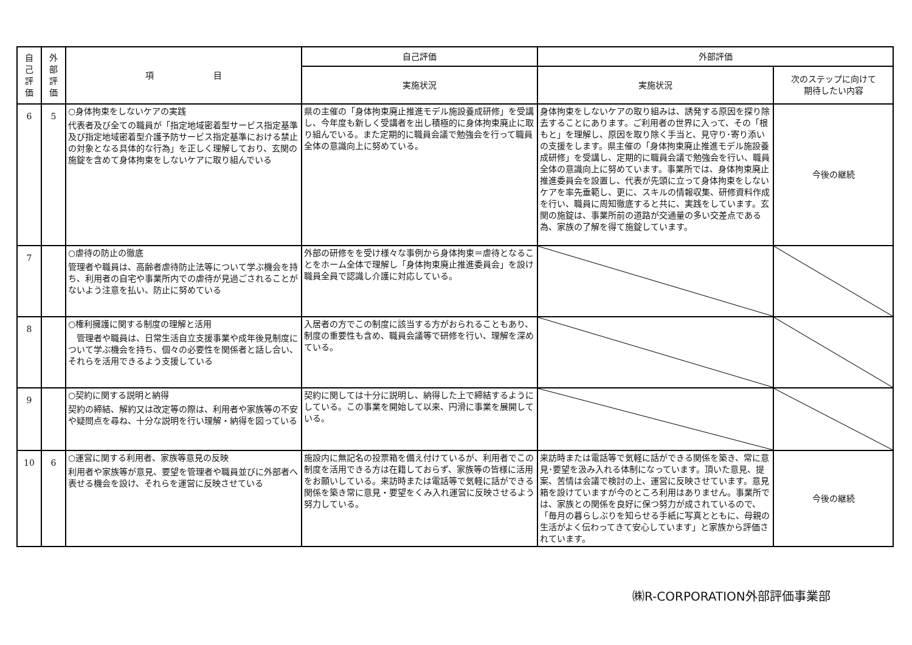| 自 己 評 価 | 外 部 評 価 | 項 目 | 自己評価 | 外部評価 | |
| --- | --- | --- | --- | --- | --- |
| | | | 実施状況 | 実施状況 | 次のステップに向けて 期待したい内容 |
| 6 | 5 | ○身体拘束をしないケアの実践 代表者及び全ての職員が「指定地域密着型サービス指定基準及び指定地域密着型介護予防サービス指定基準における禁止の対象となる具体的な行為」を正しく理解しており、玄関の施錠を含めて身体拘束をしないケアに取り組んでいる | 県の主催の「身体拘束廃止推進モデル施設養成研修」を受講し、今年度も新しく受講者を出し積極的に身体拘束廃止に取り組んでいる。また定期的に職員会議で勉強会を行って職員全体の意識向上に努めている。 | 身体拘束をしないケアの取り組みは、誘発する原因を探り除去することにあります。ご利用者の世界に入って、その「根もと」を理解し、原因を取り除く手当と、見守り･寄り添いの支援をします。県主催の「身体拘束廃止推進モデル施設養成研修」を受講し、定期的に職員会議で勉強会を行い、職員全体の意識向上に努めています。事業所では、身体拘束廃止推進委員会を設置し、代表が先頭に立って身体拘束をしないケアを率先垂範し、更に、スキルの情報収集、研修資料作成を行い、職員に周知徹底すると共に、実践をしています。玄関の施錠は、事業所前の道路が交通量の多い交差点である為、家族の了解を得て施錠しています。 | 今後の継続 |
| 7 | | ○虐待の防止の徹底 管理者や職員は、高齢者虐待防止法等について学ぶ機会を持ち、利用者の自宅や事業所内での虐待が見過ごされることがないよう注意を払い、防止に努めている | 外部の研修をを受け様々な事例から身体拘束＝虐待となることをホーム全体で理解し「身体拘束廃止推進委員会」を設け職員全員で認識し介護に対応している。 | | |
| 8 | | ○権利擁護に関する制度の理解と活用 管理者や職員は、日常生活自立支援事業や成年後見制度について学ぶ機会を持ち、個々の必要性を関係者と話し合い、それらを活用できるよう支援している | 入居者の方でこの制度に該当する方がおられることもあり、制度の重要性も含め、職員会議等で研修を行い、理解を深めている。 | | |
| 9 | | ○契約に関する説明と納得 契約の締結、解約又は改定等の際は、利用者や家族等の不安や疑問点を尋ね、十分な説明を行い理解・納得を図っている | 契約に関しては十分に説明し、納得した上で締結するようにしている。この事業を開始して以来、円滑に事業を展開している。 | | |
| 10 | 6 | ○運営に関する利用者、家族等意見の反映 利用者や家族等が意見、要望を管理者や職員並びに外部者へ表せる機会を設け、それらを運営に反映させている | 施設内に無記名の投票箱を備え付けているが、利用者でこの制度を活用できる方は在籍しておらず、家族等の皆様に活用をお願いしている。来訪時または電話等で気軽に話ができる関係を築き常に意見・要望をくみ入れ運営に反映させるよう努力している。 | 来訪時または電話等で気軽に話ができる関係を築き、常に意見･要望を汲み入れる体制になっています。頂いた意見、提案、苦情は会議で検討の上、運営に反映させています。意見箱を設けていますが今のところ利用はありません。事業所では、家族との関係を良好に保つ努力が成されているので、「毎月の暮らしぶりを知らせる手紙に写真とともに、母親の生活がよく伝わってきて安心しています」と家族から評価されています。 | 今後の継続 |
㈱R-CORPORATION外部評価事業部